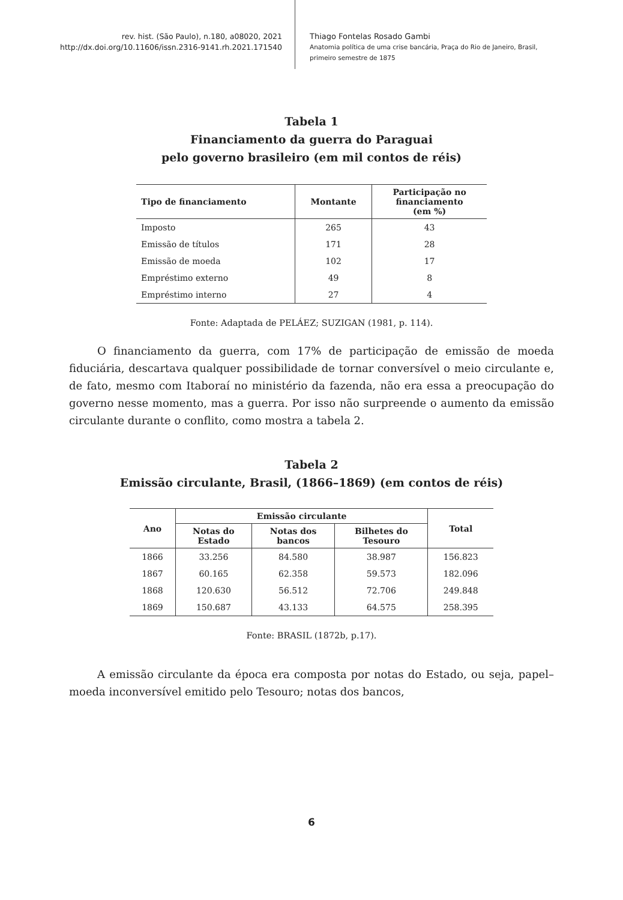rev. hist. (São Paulo), n.180, a08020, 2021
http://dx.doi.org/10.11606/issn.2316-9141.rh.2021.171540
Thiago Fontelas Rosado Gambi
Anatomia política de uma crise bancária, Praça do Rio de Janeiro, Brasil,
primeiro semestre de 1875
Tabela 1
Financiamento da guerra do Paraguai
pelo governo brasileiro (em mil contos de réis)
| Tipo de financiamento | Montante | Participação no financiamento (em %) |
| --- | --- | --- |
| Imposto | 265 | 43 |
| Emissão de títulos | 171 | 28 |
| Emissão de moeda | 102 | 17 |
| Empréstimo externo | 49 | 8 |
| Empréstimo interno | 27 | 4 |
Fonte: Adaptada de PELÁEZ; SUZIGAN (1981, p. 114).
O financiamento da guerra, com 17% de participação de emissão de moeda fiduciária, descartava qualquer possibilidade de tornar conversível o meio circulante e, de fato, mesmo com Itaboraí no ministério da fazenda, não era essa a preocupação do governo nesse momento, mas a guerra. Por isso não surpreende o aumento da emissão circulante durante o conflito, como mostra a tabela 2.
Tabela 2
Emissão circulante, Brasil, (1866–1869) (em contos de réis)
| Ano | Emissão circulante | | | Total |
| --- | --- | --- | --- | --- |
| | Notas do Estado | Notas dos bancos | Bilhetes do Tesouro | |
| 1866 | 33.256 | 84.580 | 38.987 | 156.823 |
| 1867 | 60.165 | 62.358 | 59.573 | 182.096 |
| 1868 | 120.630 | 56.512 | 72.706 | 249.848 |
| 1869 | 150.687 | 43.133 | 64.575 | 258.395 |
Fonte: BRASIL (1872b, p.17).
A emissão circulante da época era composta por notas do Estado, ou seja, papel–moeda inconversível emitido pelo Tesouro; notas dos bancos,
6